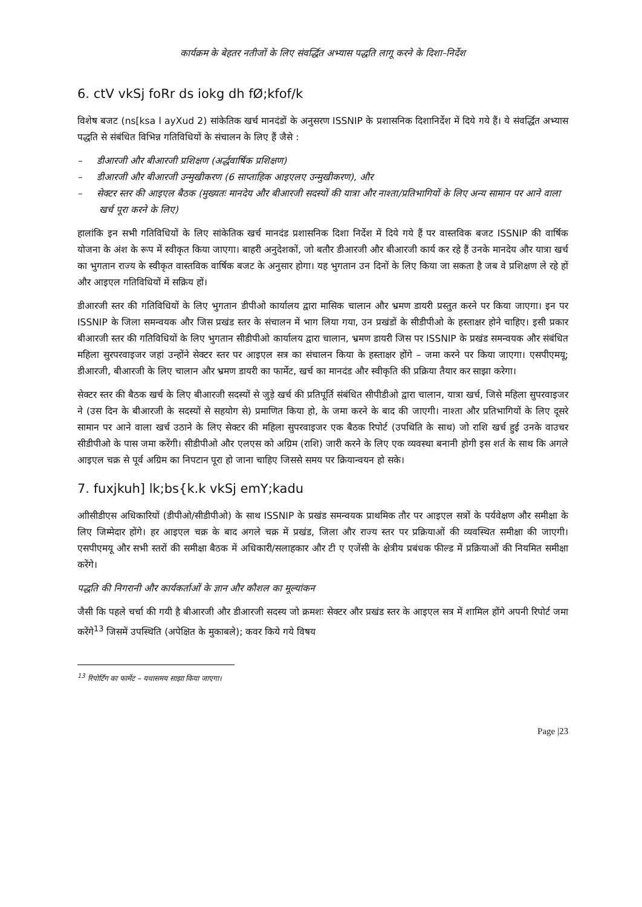कार्यक्रम के बेहतर नतीजों के लिए संवर्द्धित अभ्यास पद्धति लागू करने के दिशा–निर्देश
6. ctV vkSj foRr ds iokg dh fØ;kfof/k
विशेष बजट (ns[ksa l ayXud 2) सांकेतिक खर्च मानदंडों के अनुसरण ISSNIP के प्रशासनिक दिशानिर्देश में दिये गये हैं। ये संवर्द्धित अभ्यास पद्धति से संबंधित विभिन्न गतिविधियों के संचालन के लिए हैं जैसे :
– डीआरजी और बीआरजी प्रशिक्षण (अर्द्धवार्षिक प्रशिक्षण)
– डीआरजी और बीआरजी उन्मुखीकरण (6 साप्ताहिक आइएलए उन्मुखीकरण), और
– सेक्टर स्तर की आइएल बैठक (मुख्यतः मानदेय और बीआरजी सदस्यों की यात्रा और नाश्ता/प्रतिभागियों के लिए अन्य सामान पर आने वाला खर्च पूरा करने के लिए)
हालांकि इन सभी गतिविधियों के लिए सांकेतिक खर्च मानदंड प्रशासनिक दिशा निर्देश में दिये गये हैं पर वास्तविक बजट ISSNIP की वार्षिक योजना के अंश के रूप में स्वीकृत किया जाएगा। बाहरी अनुदेशकों, जो बतौर डीआरजी और बीआरजी कार्य कर रहे हैं उनके मानदेय और यात्रा खर्च का भुगतान राज्य के स्वीकृत वास्तविक वार्षिक बजट के अनुसार होगा। यह भुगतान उन दिनों के लिए किया जा सकता है जब वे प्रशिक्षण ले रहे हों और आइएल गतिविधियों में सक्रिय हों।
डीआरजी स्तर की गतिविधियों के लिए भुगतान डीपीओ कार्यालय द्वारा मासिक चालान और भ्रमण डायरी प्रस्तुत करने पर किया जाएगा। इन पर ISSNIP के जिला समन्वयक और जिस प्रखंड स्तर के संचालन में भाग लिया गया, उन प्रखंडों के सीडीपीओ के हस्ताक्षर होने चाहिए। इसी प्रकार बीआरजी स्तर की गतिविधियों के लिए भुगतान सीडीपीओ कार्यालय द्वारा चालान, भ्रमण डायरी जिस पर ISSNIP के प्रखंड समन्वयक और संबंधित महिला सुरपरवाइजर जहां उन्होंने सेक्टर स्तर पर आइएल सत्र का संचालन किया के हस्ताक्षर होंगे – जमा करने पर किया जाएगा। एसपीएमयू; डीआरजी, बीआरजी के लिए चालान और भ्रमण डायरी का फार्मेट, खर्च का मानदंड और स्वीकृति की प्रक्रिया तैयार कर साझा करेगा।
सेक्टर स्तर की बैठक खर्च के लिए बीआरजी सदस्यों से जुड़े खर्च की प्रतिपूर्ति संबंधित सीपीडीओ द्वारा चालान, यात्रा खर्च, जिसे महिला सुपरवाइजर ने (उस दिन के बीआरजी के सदस्यों से सहयोग से) प्रमाणित किया हो, के जमा करने के बाद की जाएगी। नाश्ता और प्रतिभागियों के लिए दूसरे सामान पर आने वाला खर्च उठाने के लिए सेक्टर की महिला सुपरवाइजर एक बैठक रिपोर्ट (उपथिति के साथ) जो राशि खर्च हुई उनके वाउचर सीडीपीओ के पास जमा करेंगी। सीडीपीओ और एलएस को अग्रिम (राशि) जारी करने के लिए एक व्यवस्था बनानी होगी इस शर्त के साथ कि अगले आइएल चक्र से पूर्व अग्रिम का निपटान पूरा हो जाना चाहिए जिससे समय पर क्रियान्वयन हो सके।
7. fuxjkuh] lk;bs{k.k vkSj emY;kadu
आीसीडीएस अधिकारियों (डीपीओ/सीडीपीओ) के साथ ISSNIP के प्रखंड समन्वयक प्राथमिक तौर पर आइएल सत्रों के पर्यवेक्षण और समीक्षा के लिए जिम्मेदार होंगे। हर आइएल चक्र के बाद अगले चक्र में प्रखंड, जिला और राज्य स्तर पर प्रक्रियाओं की व्यवस्थित समीक्षा की जाएगी। एसपीएमयू और सभी स्तरों की समीक्षा बैठक में अधिकारी/सलाहकार और टी ए एजेंसी के क्षेत्रीय प्रबंधक फील्ड में प्रक्रियाओं की नियमित समीक्षा करेंगे।
पद्धति की निगरानी और कार्यकर्ताओं के ज्ञान और कौशल का मूल्यांकन
जैसी कि पहले चर्चा की गयी है बीआरजी और डीआरजी सदस्य जो क्रमशः सेक्टर और प्रखंड स्तर के आइएल सत्र में शामिल होंगे अपनी रिपोर्ट जमा करेंगे<sup>13</sup> जिसमें उपस्थिति (अपेक्षित के मुकाबले); कवर किये गये विषय
<sup>13</sup> रिपोर्टिंग का फार्मेट – यथासमय साझा किया जाएगा।
Page |23